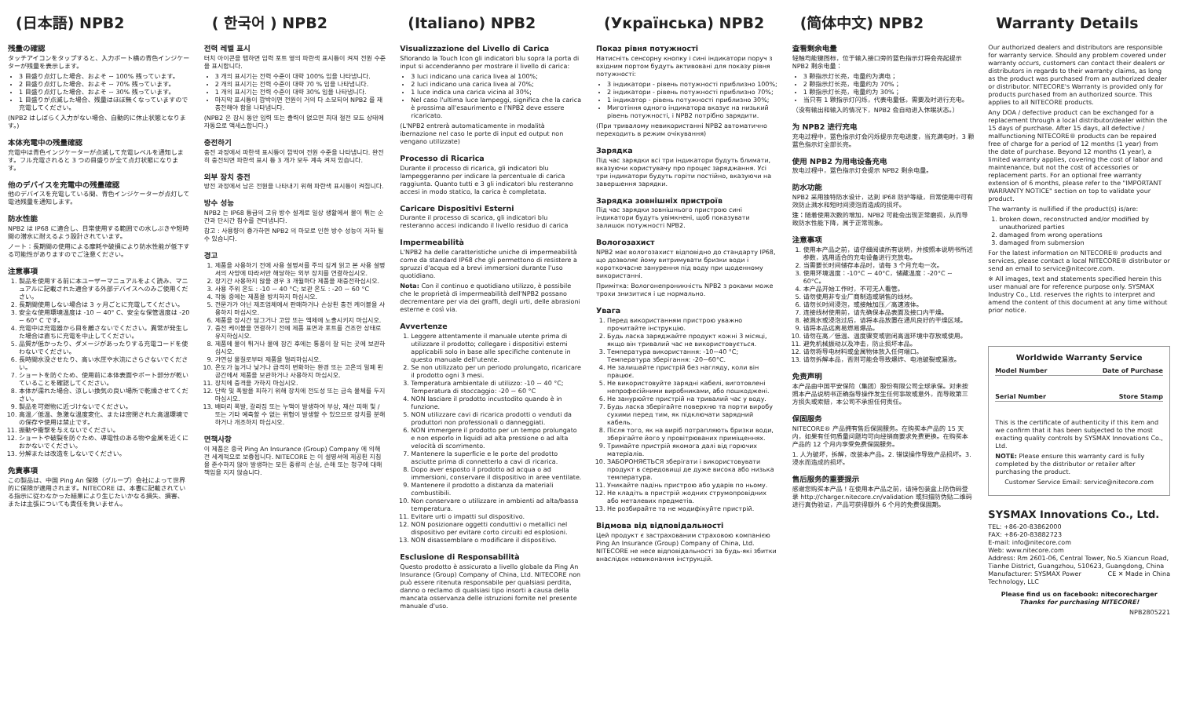(日本語) NPB2
残量の確認
タッチアイコンをタップすると、入力ポート横の青色インジケーターが残量を表示します。
3 目盛り点灯した場合、およそ ~ 100% 残っています。
2 目盛り点灯した場合、およそ ~ 70% 残っています。
1 目盛り点灯した場合、およそ ~ 30% 残っています。
1 目盛りが点滅した場合、残量はほぼ無くなっていますので充電してください。
(NPB2 はしばらく入力がない場合、自動的に休止状態となります。)
本体充電中の残量確認
充電中は青色インジケーターが点滅して充電レベルを通知します。フル充電されると 3 つの目盛りが全て点灯状態になります。
他のデバイスを充電中の残量確認
他のデバイスを充電している間、青色インジケーターが点灯して電池残量を通知します。
防水性能
NPB2 は IP68 に適合し、日常使用する範囲での水しぶきや短時間の潜水に耐えるよう設計されています。
ノート：長期間の使用による摩耗や破損により防水性能が低下する可能性がありますのでご注意ください。
注意事項
1. 製品を使用する前に本ユーザーマニュアルをよく読み、マニュアルに記載された適合する外部デバイスへのみご使用ください。
2. 長期間使用しない場合は 3 ヶ月ごとに充電してください。
3. 安全な使用環境温度は -10 ~ 40° C、安全な保管温度は -20 ~ 60° C です。
4. 充電中は充電器から目を離さないでください。異常が発生した場合は直ちに充電を中止してください。
5. 品質が低かったり、ダメージがあったりする充電コードを使わないでください。
6. 長時間水没させたり、高い水圧や水流にさらさないでください。
7. ショートを防ぐため、使用前に本体表面やポート部分が乾いていることを確認してください。
8. 本体が濡れた場合、涼しい換気の良い場所で乾燥させてください。
9. 製品を可燃物に近づけないでください。
10. 高温／低温、急激な温度変化、または密閉された高温環境での保存や使用は禁止です。
11. 振動や衝撃を与えないでください。
12. ショートや破裂を防ぐため、導電性のある物や金属を近くにおかないでください。
13. 分解または改造をしないでください。
免責事項
この製品は、中国 Ping An 保険（グループ）会社によって世界的に保険が適用されます。NITECORE は、本書に記載されている指示に従わなかった結果により生じたいかなる損失、損害、または主張についても責任を負いません。
( 한국어 ) NPB2
전력 레벨 표시
터치 아이콘을 탭하면 입력 포트 옆의 파란색 표시등이 켜져 전원 수준을 표시합니다.
3 개의 표시기는 전력 수준이 대략 100% 임을 나타냅니다.
2 개의 표시기는 전력 수준이 대략 70 % 임을 나타냅니다.
1 개의 표시기는 전력 수준이 대략 30% 임을 나타냅니다.
마지막 표시등이 깜박이면 전원이 거의 다 소모되어 NPB2 를 재충전해야 함을 나타냅니다.
(NPB2 은 잠시 동안 입력 또는 출력이 없으면 최대 절전 모드 상태에 자동으로 액세스합니다.)
충전하기
충전 과정에서 파란색 표시등이 깜박여 전원 수준을 나타냅니다. 완전히 충전되면 파란색 표시 등 3 개가 모두 계속 켜져 있습니다.
외부 장치 충전
방전 과정에서 남은 전원을 나타내기 위해 파란색 표시등이 켜집니다.
방수 성능
NPB2 는 IP68 등급의 고유 방수 설계로 일상 생활에서 물이 튀는 순간과 단시간 침수를 견뎌냅니다.
참고 : 사용량이 증가하면 NPB2 의 마모로 인한 방수 성능이 저하 될 수 있습니다.
경고
1. 제품을 사용하기 전에 사용 설명서를 주의 깊게 읽고 본 사용 설명서의 사양에 따라서만 해당하는 외부 장치를 연결하십시오.
2. 장기간 사용하지 않을 경우 3 개월마다 제품을 재충전하십시오.
3. 사용 주위 온도 : -10 ~ 40 °C; 보관 온도 : -20 ~ 60 °C
4. 작동 중에는 제품을 방치하지 마십시오.
5. 전문가가 아닌 제조업체에서 판매하거나 손상된 충전 케이블을 사용하지 마십시오.
6. 제품을 장시간 담그거나 고압 또는 액체에 노출시키지 마십시오.
7. 충전 케이블을 연결하기 전에 제품 표면과 포트를 건조한 상태로 유지하십시오.
8. 제품에 물이 튀거나 물에 잠긴 후에는 통풍이 잘 되는 곳에 보관하십시오.
9. 가연성 물질로부터 제품을 멀리하십시오.
10. 온도가 높거나 낮거나 급격히 변화하는 환경 또는 고온의 밀폐 된 공간에서 제품을 보관하거나 사용하지 마십시오.
11. 장치에 충격을 가하지 마십시오.
12. 단락 및 폭발을 피하기 위해 장치에 전도성 또는 금속 물체를 두지 마십시오.
13. 배터리 폭발, 갈라짐 또는 누액이 발생하여 부상, 재산 피해 및 / 또는 기타 예측할 수 없는 위협이 발생할 수 있으므로 장치를 분해하거나 개조하지 마십시오.
면책사항
이 제품은 중국 Ping An Insurance (Group) Company 에 의해 전 세계적으로 보증됩니다. NITECORE 는 이 설명서에 제공된 지침을 준수하지 않아 발생하는 모든 종류의 손실, 손해 또는 청구에 대해 책임을 지지 않습니다.
(Italiano) NPB2
Visualizzazione del Livello di Carica
Sfiorando la Touch Icon gli indicatori blu sopra la porta di input si accenderanno per mostrare il livello di carica:
3 luci indicano una carica livea al 100%;
2 luci indicano una carica livea al 70%;
1 luce indica una carica vicina al 30%;
Nel caso l'ultima luce lampeggi, significa che la carica è prossima all'esaurimento e l'NPB2 deve essere ricaricato.
(L'NPB2 entrerà automaticamente in modalità ibernazione nel caso le porte di input ed output non vengano utilizzate)
Processo di Ricarica
Durante il processo di ricarica, gli indicatori blu lampeggeranno per indicare la percentuale di carica raggiunta. Quanto tutti e 3 gli indicatori blu resteranno accesi in modo statico, la carica è completata.
Caricare Dispositivi Esterni
Durante il processo di scarica, gli indicatori blu resteranno accesi indicando il livello residuo di carica
Impermeabilità
L'NPB2 ha delle caratteristiche uniche di impermeabilità come da standard IP68 che gli permettono di resistere a spruzzi d'acqua ed a brevi immersioni durante l'uso quotidiano.
Nota: Con il continuo e quotidiano utilizzo, è possibile che le proprietà di impermeabilità dell'NPB2 possano decrementare per via dei graffi, degli urti, delle abrasioni esterne e così via.
Avvertenze
1. Leggere attentamente il manuale utente prima di utilizzare il prodotto; collegare i dispositivi esterni applicabili solo in base alle specifiche contenute in questo manuale dell'utente.
2. Se non utilizzato per un periodo prolungato, ricaricare il prodotto ogni 3 mesi.
3. Temperatura ambientale di utilizzo: -10 ~ 40 °C; Temperatura di stoccaggio: -20 ~ 60 °C
4. NON lasciare il prodotto incustodito quando è in funzione.
5. NON utilizzare cavi di ricarica prodotti o venduti da produttori non professionali o danneggiati.
6. NON immergere il prodotto per un tempo prolungato e non esporlo in liquidi ad alta pressione o ad alta velocità di scorrimento.
7. Mantenere la superficie e le porte del prodotto asciutte prima di connetterlo a cavi di ricarica.
8. Dopo aver esposto il prodotto ad acqua o ad immersioni, conservare il dispositivo in aree ventilate.
9. Mantenere il prodotto a distanza da materiali combustibili.
10. Non conservare o utilizzare in ambienti ad alta/bassa temperatura.
11. Evitare urti o impatti sul dispositivo.
12. NON posizionare oggetti conduttivi o metallici nel dispositivo per evitare corto circuiti ed esplosioni.
13. NON disassemblare o modificare il dispositivo.
Esclusione di Responsabilità
Questo prodotto è assicurato a livello globale da Ping An Insurance (Group) Company of China, Ltd. NITECORE non può essere ritenuta responsabile per qualsiasi perdita, danno o reclamo di qualsiasi tipo insorti a causa della mancata osservanza delle istruzioni fornite nel presente manuale d'uso.
(Українська) NPB2
Показ рівня потужності
Натисніть сенсорну кнопку і сині індикатори поруч з вхідним портом будуть активовані для показу рівня потужності:
3 індикатори - рівень потужності приблизно 100%;
2 індикатори - рівень потужності приблизно 70%;
1 індикатор - рівень потужності приблизно 30%;
Миготіння одного індикатора вказує на низький рівень потужності, і NPB2 потрібно зарядити.
(При тривалому невикористанні NPB2 автоматично переходить в режим очікування)
Зарядка
Під час зарядки всі три індикатори будуть блимати, вказуючи користувачу про процес заряджання. Усі три індикатори будуть горіти постійно, вказуючи на завершення зарядки.
Зарядка зовнішніх пристроїв
Під час зарядки зовнішнього пристрою сині індикатори будуть увімкнені, щоб показувати залишок потужності NPB2.
Вологозахист
NPB2 має вологозахист відповідно до стандарту IP68, що дозволяє йому витримувати бризки води і короткочасне занурення під воду при щоденному використанні.
Примітка: Вологонепроникність NPB2 з роками може трохи знизитися і це нормально.
Увага
1. Перед використанням пристрою уважно прочитайте інструкцію.
2. Будь ласка заряджайте продукт кожні 3 місяці, якщо він тривалий час не використовується.
3. Температура використання: -10~40 °C; Температура зберігання: -20~60°C.
4. Не залишайте пристрій без нагляду, коли він працює.
5. Не використовуйте зарядні кабелі, виготовлені непрофесійними виробниками, або пошкоджені.
6. Не занурюйте пристрій на тривалий час у воду.
7. Будь ласка зберігайте поверхню та порти виробу сухими перед тим, як підключати зарядний кабель.
8. Після того, як на виріб потрапляють бризки води, зберігайте його у провітрюваних приміщеннях.
9. Тримайте пристрій якомога далі від горючих матеріалів.
10. ЗАБОРОНЯЄТЬСЯ зберігати і використовувати продукт в середовищі де дуже висока або низька температура.
11. Уникайте падінь пристрою або ударів по ньому.
12. Не кладіть в пристрій жодних струмопровідних або металевих предметів.
13. Не розбирайте та не модифікуйте пристрій.
Відмова від відповідальності
Цей продукт є застрахованим страховою компанією Ping An Insurance (Group) Company of China, Ltd. NITECORE не несе відповідальності за будь-які збитки внаслідок невиконання інструкцій.
(简体中文) NPB2
查看剩余电量
轻触均能键图标，位于输入接口旁的蓝色指示灯将会亮起提示 NPB2 剩余电量：
3 颗指示灯长亮，电量约为满电；
2 颗指示灯长亮，电量约为 70%；
1 颗指示灯长亮，电量约为 30%；
当只有 1 颗指示灯闪烁，代表电量低，需要及时进行充电。
（没有输出和输入的情况下，NPB2 会自动进入休眠状态。）
为 NPB2 进行充电
充电过程中，蓝色指示灯会闪烁提示充电进度，当充满电时，3 颗蓝色指示灯全部长亮。
使用 NPB2 为用电设备充电
放电过程中，蓝色指示灯会提示 NPB2 剩余电量。
防水功能
NPB2 采用独特防水设计，达到 IP68 防护等级，日常使用中可有效防止溅水和短时间浸泡而造成的损坏。
注：随着使用次数的增加，NPB2 可能会出现正常磨损，从而导致防水性能下降，属于正常现象。
注意事项
1. 使用本产品之前，请仔细阅读所有说明，并按照本说明书所述参数，选用适合的充电设备进行充放电。
2. 当需要长时间储存本品时，请每 3 个月充电一次。
3. 使用环境温度：-10°C ~ 40°C，储藏温度：-20°C ~ 60°C。
4. 本产品开始工作时，不可无人看管。
5. 请勿使用非专业厂商制造或销售的线材。
6. 请勿长时间浸泡，或接触加压／高速液体。
7. 连接线材使用前，请先确保本品表面及接口内干燥。
8. 被溅水或浸泡过后，请将本品放置在通风良好的干燥区域。
9. 请将本品远离易燃易爆品。
10. 请勿在高／低温、温度骤变或密闭高温环境中存放或使用。
11. 避免机械振动以及冲击，防止损坏本品。
12. 请勿将导电材料或金属物体放入任何端口。
13. 请勿拆解本品，否则可能会导致爆炸、电池破裂或漏液。
免责声明
本产品由中国平安保险（集团）股份有限公司全球承保。对未按照本产品说明书正确指导操作发生任何事故或意外，而导致第三方损失或索赔，本公司不承担任何责任。
保固服务
NITECORE® 产品拥有售后保固服务。在购买本产品的 15 天内，如果有任何质量问题均可向经销商要求免费更换。在购买本产品的 12 个月内享受免费保固服务。
1. 人为破坏，拆解，改装本产品。2. 错误操作导致产品损坏。3. 浸水而造成的损坏。
售后服务的重要提示
感谢您购买本产品！在使用本产品之前，请持包装盒上防伪码登录 http://charger.nitecore.cn/validation 或扫描防伪贴二维码进行真伪验证，产品可获得额外 6 个月的免费保固期。
Warranty Details
Our authorized dealers and distributors are responsible for warranty service. Should any problem covered under warranty occurs, customers can contact their dealers or distributors in regards to their warranty claims, as long as the product was purchased from an authorized dealer or distributor. NITECORE's Warranty is provided only for products purchased from an authorized source. This applies to all NITECORE products.
Any DOA / defective product can be exchanged for a replacement through a local distributor/dealer within the 15 days of purchase. After 15 days, all defective / malfunctioning NITECORE® products can be repaired free of charge for a period of 12 months (1 year) from the date of purchase. Beyond 12 months (1 year), a limited warranty applies, covering the cost of labor and maintenance, but not the cost of accessories or replacement parts. For an optional free warranty extension of 6 months, please refer to the "IMPORTANT WARRANTY NOTICE" section on top to validate your product.
The warranty is nullified if the product(s) is/are:
1. broken down, reconstructed and/or modified by unauthorized parties
2. damaged from wrong operations
3. damaged from submersion
For the latest information on NITECORE® products and services, please contact a local NITECORE® distributor or send an email to service@nitecore.com.
※ All images, text and statements specified herein this user manual are for reference purpose only. SYSMAX Industry Co., Ltd. reserves the rights to interpret and amend the content of this document at any time without prior notice.
Worldwide Warranty Service
Model Number Date of Purchase
Serial Number Store Stamp
This is the certificate of authenticity if this item and we confirm that it has been subjected to the most exacting quality controls by SYSMAX Innovations Co., Ltd.
NOTE: Please ensure this warranty card is fully completed by the distributor or retailer after purchasing the product.
Customer Service Email: service@nitecore.com
SYSMAX Innovations Co., Ltd.
TEL: +86-20-83862000
FAX: +86-20-83882723
E-mail: info@nitecore.com
Web: www.nitecore.com
Address: Rm 2601-06, Central Tower, No.5 Xiancun Road, Tianhe District, Guangzhou, 510623, Guangdong, China CE ✕ Made in China
Manufacturer: SYSMAX Power Technology, LLC
Please find us on facebook: nitecorecharger
Thanks for purchasing NITECORE!
NPB2805221